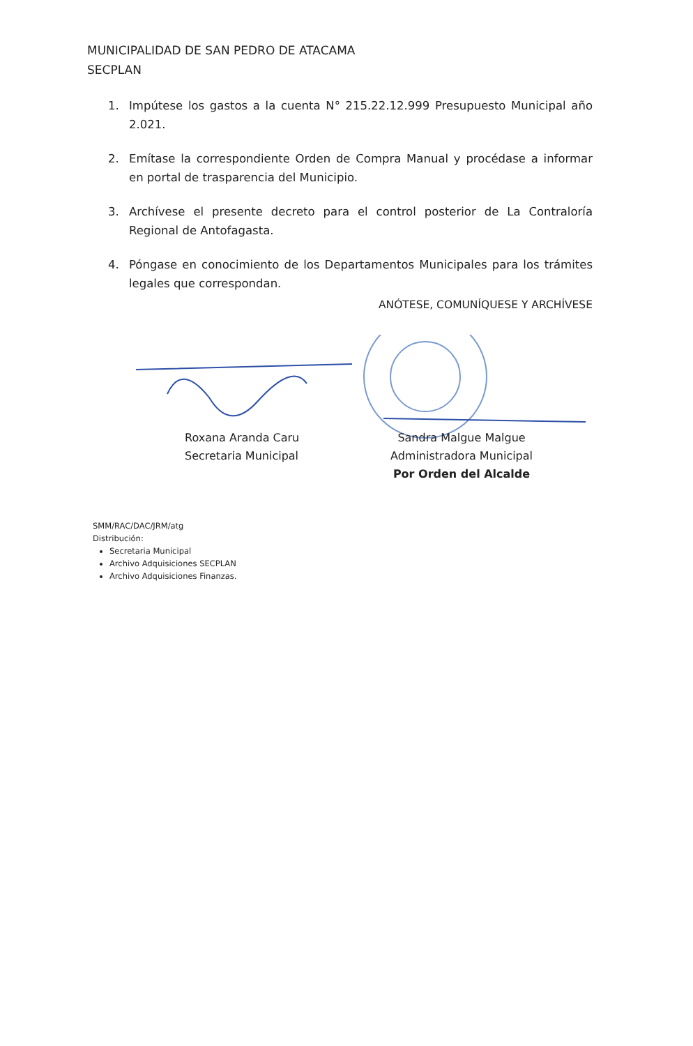MUNICIPALIDAD DE SAN PEDRO DE ATACAMA
SECPLAN
1. Impútese los gastos a la cuenta N° 215.22.12.999 Presupuesto Municipal año 2.021.
2. Emítase la correspondiente Orden de Compra Manual y procédase a informar en portal de trasparencia del Municipio.
3. Archívese el presente decreto para el control posterior de La Contraloría Regional de Antofagasta.
4. Póngase en conocimiento de los Departamentos Municipales para los trámites legales que correspondan.
ANÓTESE, COMUNÍQUESE Y ARCHÍVESE
Roxana Aranda Caru
Secretaria Municipal
Sandra Malgue Malgue
Administradora Municipal
Por Orden del Alcalde
SMM/RAC/DAC/JRM/atg
Distribución:
Secretaria Municipal
Archivo Adquisiciones SECPLAN
Archivo Adquisiciones Finanzas.